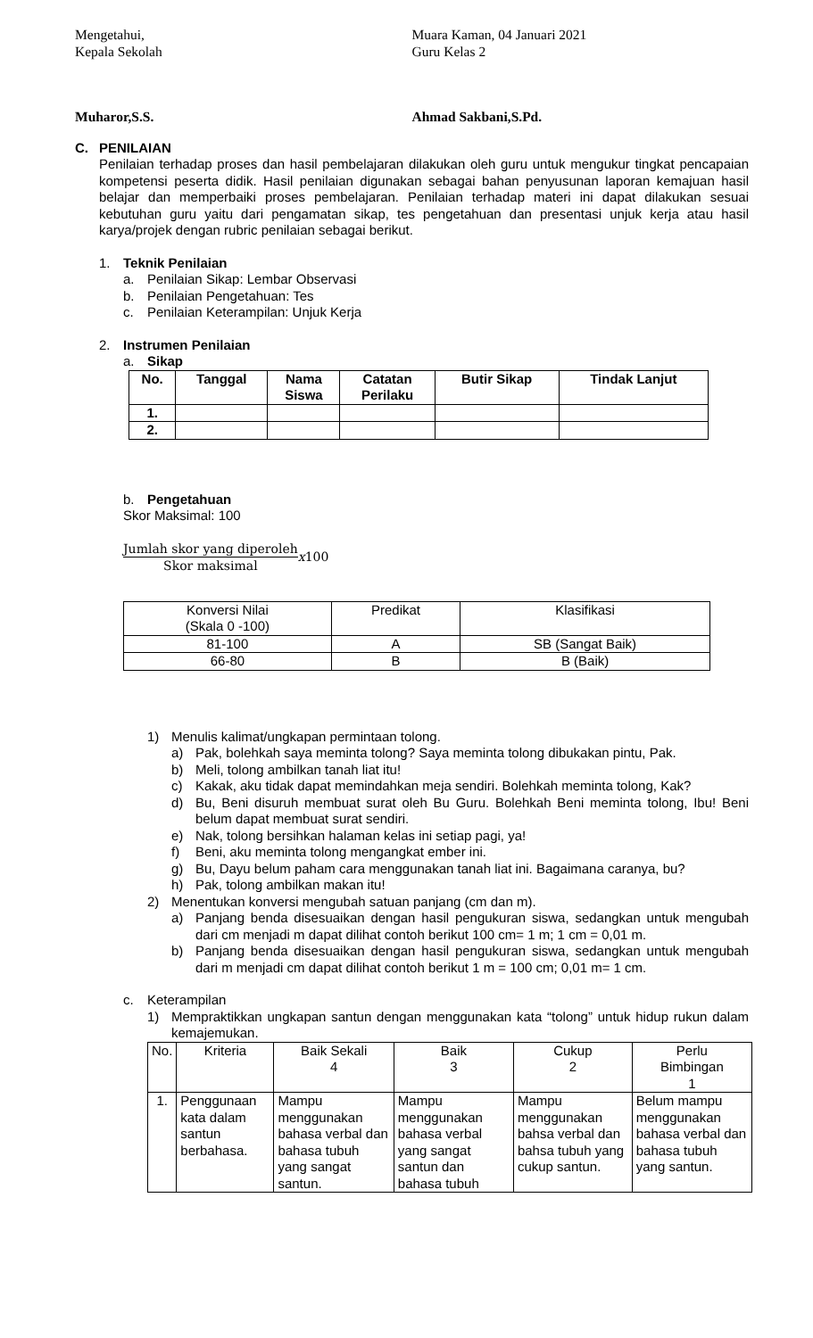Mengetahui,
Kepala Sekolah
Muara Kaman, 04 Januari 2021
Guru Kelas 2
Muharor,S.S. Ahmad Sakbani,S.Pd.
C. PENILAIAN
Penilaian terhadap proses dan hasil pembelajaran dilakukan oleh guru untuk mengukur tingkat pencapaian kompetensi peserta didik. Hasil penilaian digunakan sebagai bahan penyusunan laporan kemajuan hasil belajar dan memperbaiki proses pembelajaran. Penilaian terhadap materi ini dapat dilakukan sesuai kebutuhan guru yaitu dari pengamatan sikap, tes pengetahuan dan presentasi unjuk kerja atau hasil karya/projek dengan rubric penilaian sebagai berikut.
1. Teknik Penilaian
a. Penilaian Sikap: Lembar Observasi
b. Penilaian Pengetahuan: Tes
c. Penilaian Keterampilan: Unjuk Kerja
2. Instrumen Penilaian
a. Sikap
| No. | Tanggal | Nama Siswa | Catatan Perilaku | Butir Sikap | Tindak Lanjut |
| --- | --- | --- | --- | --- | --- |
| 1. | | | | | |
| 2. | | | | | |
b. Pengetahuan
Skor Maksimal: 100
Jumlah skor yang diperoleh
Skor maksimal
x 100
| Konversi Nilai (Skala 0 -100) | Predikat | Klasifikasi |
| 81-100 | A | SB (Sangat Baik) |
| 66-80 | B | B (Baik) |
1) Menulis kalimat/ungkapan permintaan tolong.
a) Pak, bolehkah saya meminta tolong? Saya meminta tolong dibukakan pintu, Pak.
b) Meli, tolong ambilkan tanah liat itu!
c) Kakak, aku tidak dapat memindahkan meja sendiri. Bolehkah meminta tolong, Kak?
d) Bu, Beni disuruh membuat surat oleh Bu Guru. Bolehkah Beni meminta tolong, Ibu! Beni belum dapat membuat surat sendiri.
e) Nak, tolong bersihkan halaman kelas ini setiap pagi, ya!
f) Beni, aku meminta tolong mengangkat ember ini.
g) Bu, Dayu belum paham cara menggunakan tanah liat ini. Bagaimana caranya, bu?
h) Pak, tolong ambilkan makan itu!
2) Menentukan konversi mengubah satuan panjang (cm dan m).
a) Panjang benda disesuaikan dengan hasil pengukuran siswa, sedangkan untuk mengubah dari cm menjadi m dapat dilihat contoh berikut 100 cm= 1 m; 1 cm = 0,01 m.
b) Panjang benda disesuaikan dengan hasil pengukuran siswa, sedangkan untuk mengubah dari m menjadi cm dapat dilihat contoh berikut 1 m = 100 cm; 0,01 m= 1 cm.
c. Keterampilan
1) Mempraktikkan ungkapan santun dengan menggunakan kata “tolong” untuk hidup rukun dalam kemajemukan.
| No. | Kriteria | Baik Sekali 4 | Baik 3 | Cukup 2 | Perlu Bimbingan 1 |
| 1. | Penggunaan kata dalam santun berbahasa. | Mampu menggunakan bahasa verbal dan bahasa tubuh yang sangat santun. | Mampu menggunakan bahasa verbal yang sangat santun dan bahasa tubuh | Mampu menggunakan bahsa verbal dan bahsa tubuh yang cukup santun. | Belum mampu menggunakan bahasa verbal dan bahasa tubuh yang santun. |